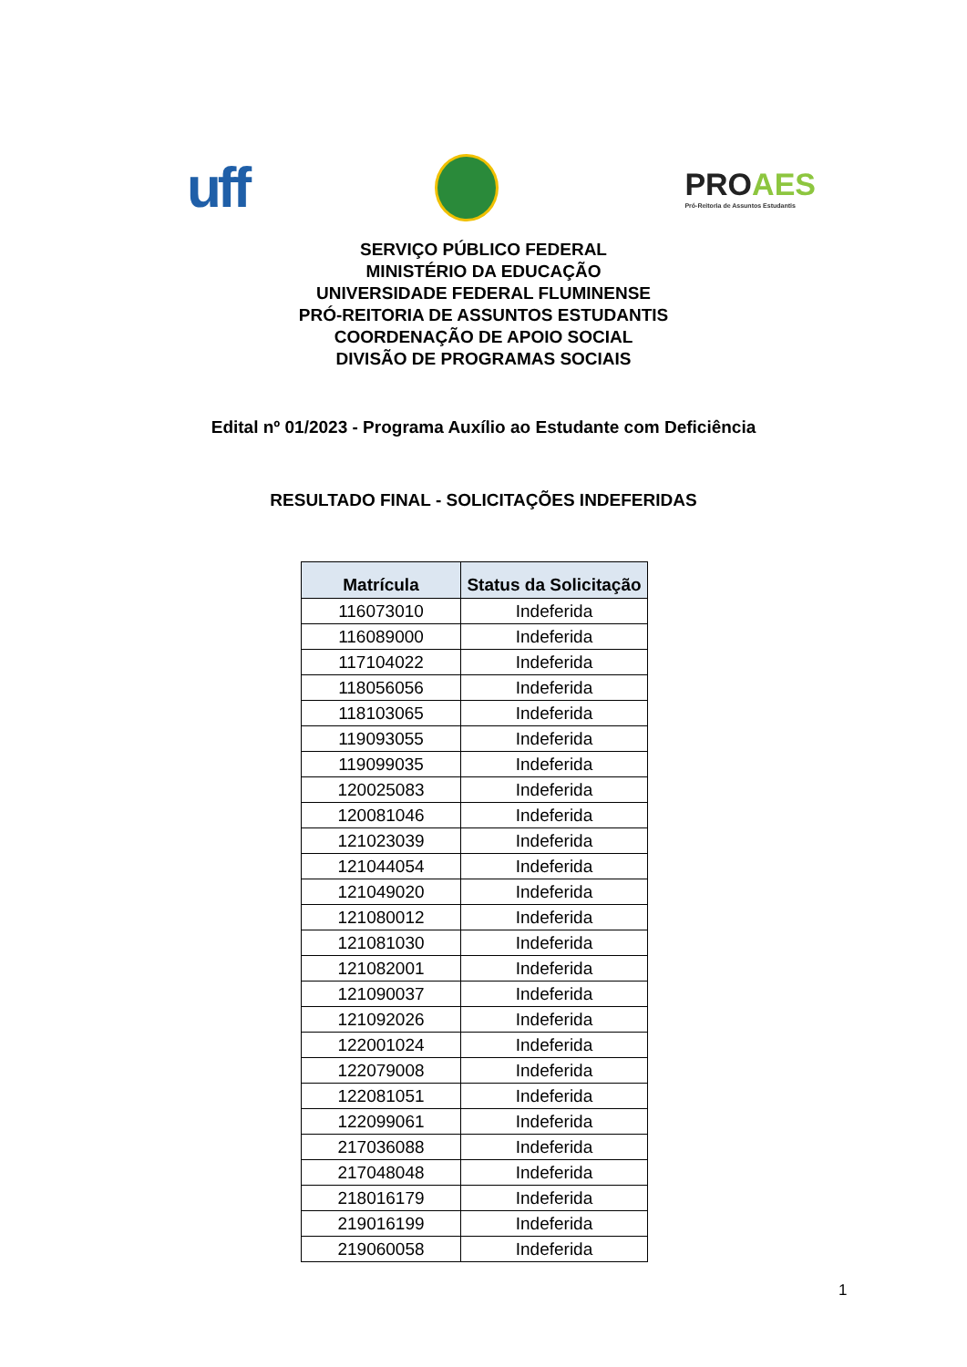uff
PROAES
Pró-Reitoria de Assuntos Estudantis
SERVIÇO PÚBLICO FEDERAL
MINISTÉRIO DA EDUCAÇÃO
UNIVERSIDADE FEDERAL FLUMINENSE
PRÓ-REITORIA DE ASSUNTOS ESTUDANTIS
COORDENAÇÃO DE APOIO SOCIAL
DIVISÃO DE PROGRAMAS SOCIAIS
Edital nº 01/2023 - Programa Auxílio ao Estudante com Deficiência
RESULTADO FINAL - SOLICITAÇÕES INDEFERIDAS
| Matrícula | Status da Solicitação |
| --- | --- |
| 116073010 | Indeferida |
| 116089000 | Indeferida |
| 117104022 | Indeferida |
| 118056056 | Indeferida |
| 118103065 | Indeferida |
| 119093055 | Indeferida |
| 119099035 | Indeferida |
| 120025083 | Indeferida |
| 120081046 | Indeferida |
| 121023039 | Indeferida |
| 121044054 | Indeferida |
| 121049020 | Indeferida |
| 121080012 | Indeferida |
| 121081030 | Indeferida |
| 121082001 | Indeferida |
| 121090037 | Indeferida |
| 121092026 | Indeferida |
| 122001024 | Indeferida |
| 122079008 | Indeferida |
| 122081051 | Indeferida |
| 122099061 | Indeferida |
| 217036088 | Indeferida |
| 217048048 | Indeferida |
| 218016179 | Indeferida |
| 219016199 | Indeferida |
| 219060058 | Indeferida |
1